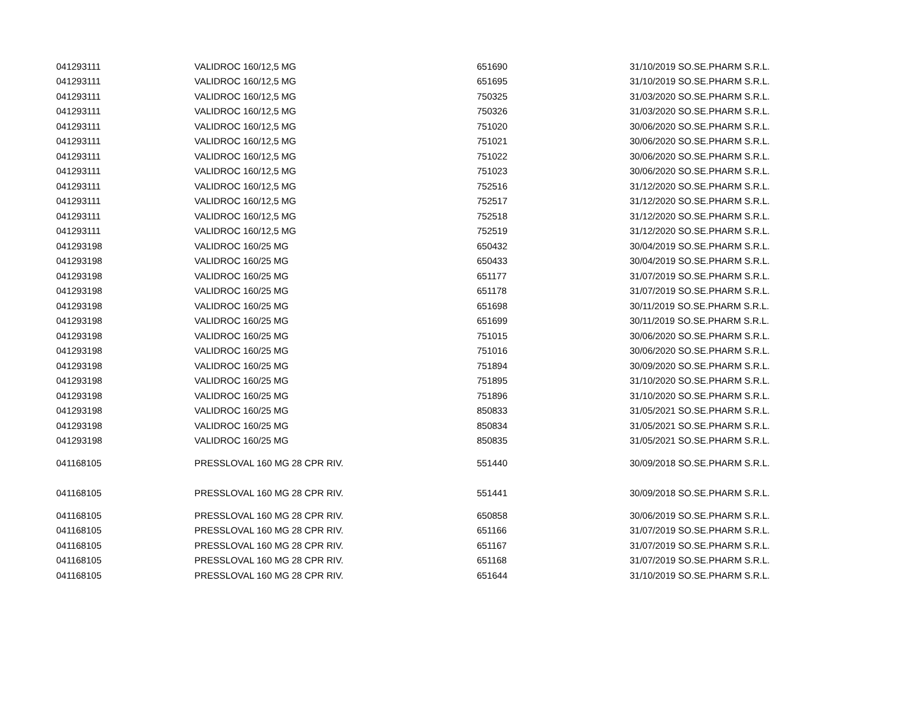| 041293111 | VALIDROC 160/12,5 MG | 651690 | 31/10/2019 SO.SE.PHARM S.R.L. |
| 041293111 | VALIDROC 160/12,5 MG | 651695 | 31/10/2019 SO.SE.PHARM S.R.L. |
| 041293111 | VALIDROC 160/12,5 MG | 750325 | 31/03/2020 SO.SE.PHARM S.R.L. |
| 041293111 | VALIDROC 160/12,5 MG | 750326 | 31/03/2020 SO.SE.PHARM S.R.L. |
| 041293111 | VALIDROC 160/12,5 MG | 751020 | 30/06/2020 SO.SE.PHARM S.R.L. |
| 041293111 | VALIDROC 160/12,5 MG | 751021 | 30/06/2020 SO.SE.PHARM S.R.L. |
| 041293111 | VALIDROC 160/12,5 MG | 751022 | 30/06/2020 SO.SE.PHARM S.R.L. |
| 041293111 | VALIDROC 160/12,5 MG | 751023 | 30/06/2020 SO.SE.PHARM S.R.L. |
| 041293111 | VALIDROC 160/12,5 MG | 752516 | 31/12/2020 SO.SE.PHARM S.R.L. |
| 041293111 | VALIDROC 160/12,5 MG | 752517 | 31/12/2020 SO.SE.PHARM S.R.L. |
| 041293111 | VALIDROC 160/12,5 MG | 752518 | 31/12/2020 SO.SE.PHARM S.R.L. |
| 041293111 | VALIDROC 160/12,5 MG | 752519 | 31/12/2020 SO.SE.PHARM S.R.L. |
| 041293198 | VALIDROC 160/25 MG | 650432 | 30/04/2019 SO.SE.PHARM S.R.L. |
| 041293198 | VALIDROC 160/25 MG | 650433 | 30/04/2019 SO.SE.PHARM S.R.L. |
| 041293198 | VALIDROC 160/25 MG | 651177 | 31/07/2019 SO.SE.PHARM S.R.L. |
| 041293198 | VALIDROC 160/25 MG | 651178 | 31/07/2019 SO.SE.PHARM S.R.L. |
| 041293198 | VALIDROC 160/25 MG | 651698 | 30/11/2019 SO.SE.PHARM S.R.L. |
| 041293198 | VALIDROC 160/25 MG | 651699 | 30/11/2019 SO.SE.PHARM S.R.L. |
| 041293198 | VALIDROC 160/25 MG | 751015 | 30/06/2020 SO.SE.PHARM S.R.L. |
| 041293198 | VALIDROC 160/25 MG | 751016 | 30/06/2020 SO.SE.PHARM S.R.L. |
| 041293198 | VALIDROC 160/25 MG | 751894 | 30/09/2020 SO.SE.PHARM S.R.L. |
| 041293198 | VALIDROC 160/25 MG | 751895 | 31/10/2020 SO.SE.PHARM S.R.L. |
| 041293198 | VALIDROC 160/25 MG | 751896 | 31/10/2020 SO.SE.PHARM S.R.L. |
| 041293198 | VALIDROC 160/25 MG | 850833 | 31/05/2021 SO.SE.PHARM S.R.L. |
| 041293198 | VALIDROC 160/25 MG | 850834 | 31/05/2021 SO.SE.PHARM S.R.L. |
| 041293198 | VALIDROC 160/25 MG | 850835 | 31/05/2021 SO.SE.PHARM S.R.L. |
| 041168105 | PRESSLOVAL 160 MG 28 CPR RIV. | 551440 | 30/09/2018 SO.SE.PHARM S.R.L. |
| 041168105 | PRESSLOVAL 160 MG 28 CPR RIV. | 551441 | 30/09/2018 SO.SE.PHARM S.R.L. |
| 041168105 | PRESSLOVAL 160 MG 28 CPR RIV. | 650858 | 30/06/2019 SO.SE.PHARM S.R.L. |
| 041168105 | PRESSLOVAL 160 MG 28 CPR RIV. | 651166 | 31/07/2019 SO.SE.PHARM S.R.L. |
| 041168105 | PRESSLOVAL 160 MG 28 CPR RIV. | 651167 | 31/07/2019 SO.SE.PHARM S.R.L. |
| 041168105 | PRESSLOVAL 160 MG 28 CPR RIV. | 651168 | 31/07/2019 SO.SE.PHARM S.R.L. |
| 041168105 | PRESSLOVAL 160 MG 28 CPR RIV. | 651644 | 31/10/2019 SO.SE.PHARM S.R.L. |